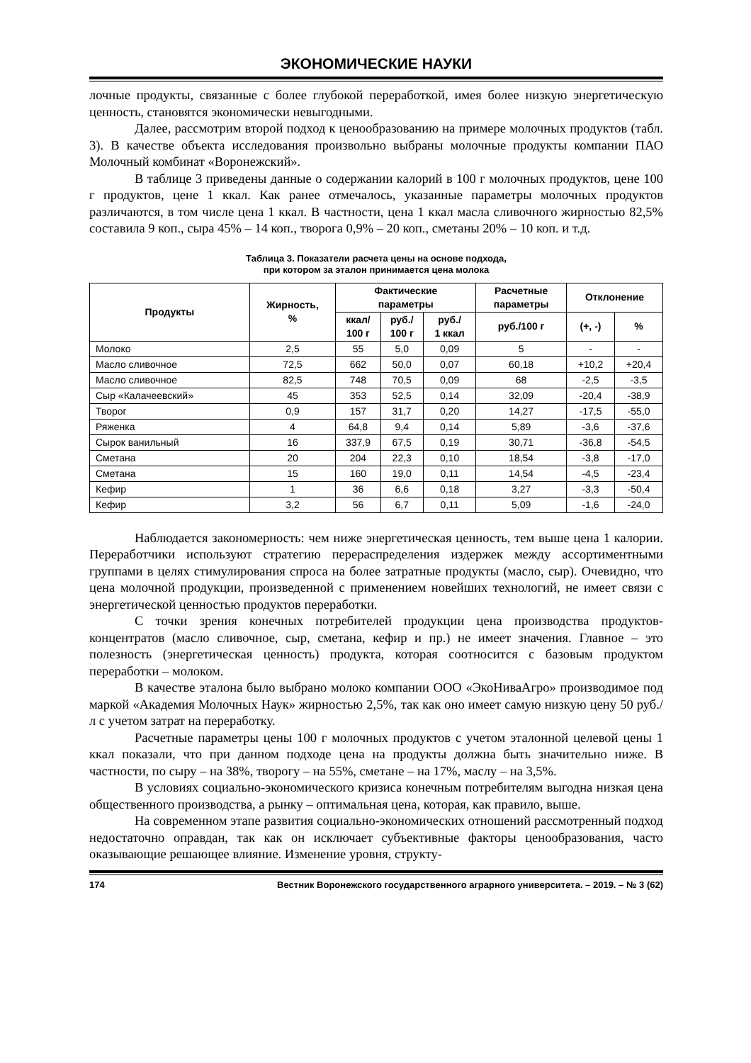ЭКОНОМИЧЕСКИЕ НАУКИ
лочные продукты, связанные с более глубокой переработкой, имея более низкую энергетическую ценность, становятся экономически невыгодными.
Далее, рассмотрим второй подход к ценообразованию на примере молочных продуктов (табл. 3). В качестве объекта исследования произвольно выбраны молочные продукты компании ПАО Молочный комбинат «Воронежский».
В таблице 3 приведены данные о содержании калорий в 100 г молочных продуктов, цене 100 г продуктов, цене 1 ккал. Как ранее отмечалось, указанные параметры молочных продуктов различаются, в том числе цена 1 ккал. В частности, цена 1 ккал масла сливочного жирностью 82,5% составила 9 коп., сыра 45% – 14 коп., творога 0,9% – 20 коп., сметаны 20% – 10 коп. и т.д.
Таблица 3. Показатели расчета цены на основе подхода,
при котором за эталон принимается цена молока
| Продукты | Жирность, % | Фактические параметры | | | Расчетные параметры | Отклонение | |
| --- | --- | --- | --- | --- | --- | --- | --- |
| | | ккал/ 100 г | руб./ 100 г | руб./ 1 ккал | руб./100 г | (+, -) | % |
| Молоко | 2,5 | 55 | 5,0 | 0,09 | 5 | - | - |
| Масло сливочное | 72,5 | 662 | 50,0 | 0,07 | 60,18 | +10,2 | +20,4 |
| Масло сливочное | 82,5 | 748 | 70,5 | 0,09 | 68 | -2,5 | -3,5 |
| Сыр «Калачеевский» | 45 | 353 | 52,5 | 0,14 | 32,09 | -20,4 | -38,9 |
| Творог | 0,9 | 157 | 31,7 | 0,20 | 14,27 | -17,5 | -55,0 |
| Ряженка | 4 | 64,8 | 9,4 | 0,14 | 5,89 | -3,6 | -37,6 |
| Сырок ванильный | 16 | 337,9 | 67,5 | 0,19 | 30,71 | -36,8 | -54,5 |
| Сметана | 20 | 204 | 22,3 | 0,10 | 18,54 | -3,8 | -17,0 |
| Сметана | 15 | 160 | 19,0 | 0,11 | 14,54 | -4,5 | -23,4 |
| Кефир | 1 | 36 | 6,6 | 0,18 | 3,27 | -3,3 | -50,4 |
| Кефир | 3,2 | 56 | 6,7 | 0,11 | 5,09 | -1,6 | -24,0 |
Наблюдается закономерность: чем ниже энергетическая ценность, тем выше цена 1 калории. Переработчики используют стратегию перераспределения издержек между ассортиментными группами в целях стимулирования спроса на более затратные продукты (масло, сыр). Очевидно, что цена молочной продукции, произведенной с применением новейших технологий, не имеет связи с энергетической ценностью продуктов переработки.
С точки зрения конечных потребителей продукции цена производства продуктов-концентратов (масло сливочное, сыр, сметана, кефир и пр.) не имеет значения. Главное – это полезность (энергетическая ценность) продукта, которая соотносится с базовым продуктом переработки – молоком.
В качестве эталона было выбрано молоко компании ООО «ЭкоНиваАгро» производимое под маркой «Академия Молочных Наук» жирностью 2,5%, так как оно имеет самую низкую цену 50 руб./л с учетом затрат на переработку.
Расчетные параметры цены 100 г молочных продуктов с учетом эталонной целевой цены 1 ккал показали, что при данном подходе цена на продукты должна быть значительно ниже. В частности, по сыру – на 38%, творогу – на 55%, сметане – на 17%, маслу – на 3,5%.
В условиях социально-экономического кризиса конечным потребителям выгодна низкая цена общественного производства, а рынку – оптимальная цена, которая, как правило, выше.
На современном этапе развития социально-экономических отношений рассмотренный подход недостаточно оправдан, так как он исключает субъективные факторы ценообразования, часто оказывающие решающее влияние. Изменение уровня, структу-
174 Вестник Воронежского государственного аграрного университета. – 2019. – № 3 (62)